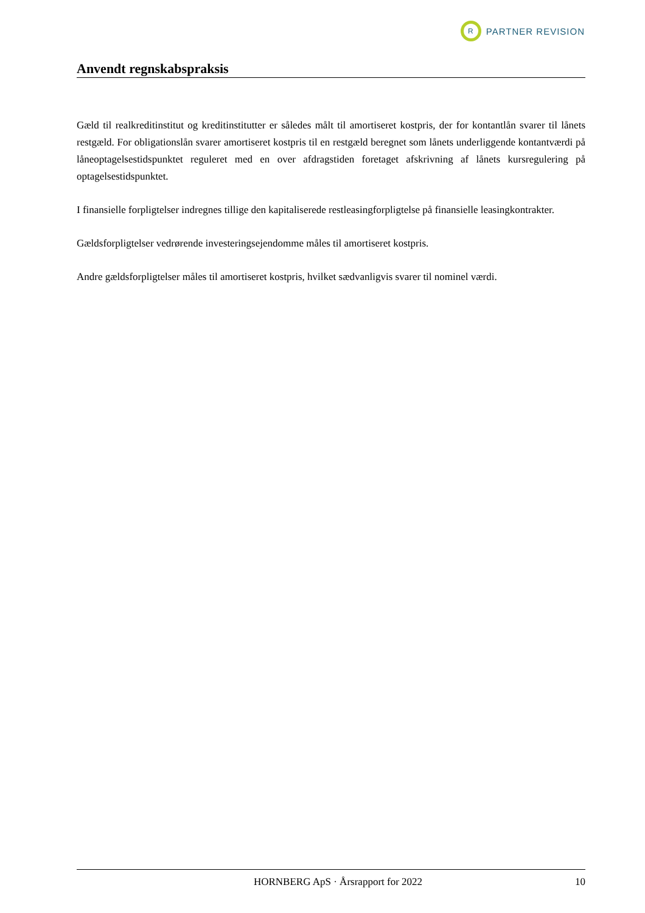R
PARTNER REVISION
Anvendt regnskabspraksis
Gæld til realkreditinstitut og kreditinstitutter er således målt til amortiseret kostpris, der for kontantlån svarer til lånets restgæld. For obligationslån svarer amortiseret kostpris til en restgæld beregnet som lånets underliggende kontantværdi på låneoptagelsestidspunktet reguleret med en over afdragstiden foretaget afskrivning af lånets kursregulering på optagelsestidspunktet.
I finansielle forpligtelser indregnes tillige den kapitaliserede restleasingforpligtelse på finansielle leasingkontrakter.
Gældsforpligtelser vedrørende investeringsejendomme måles til amortiseret kostpris.
Andre gældsforpligtelser måles til amortiseret kostpris, hvilket sædvanligvis svarer til nominel værdi.
HORNBERG ApS · Årsrapport for 2022 10